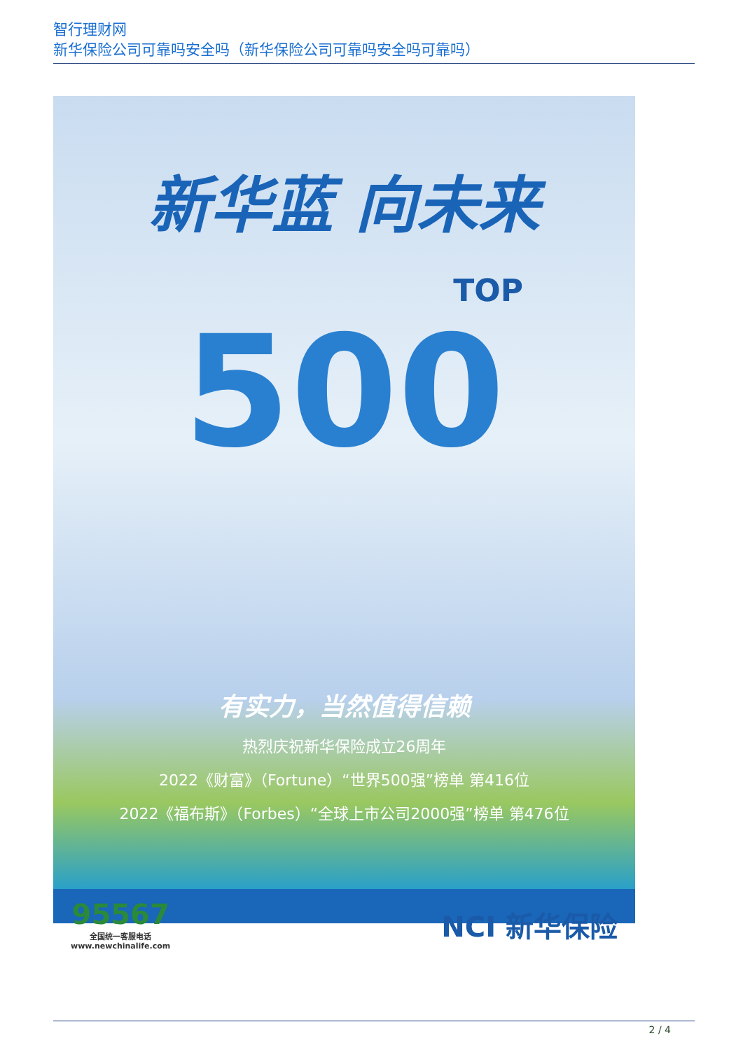智行理财网
新华保险公司可靠吗安全吗（新华保险公司可靠吗安全吗可靠吗）
新华蓝 向未来
TOP
500
有实力，当然值得信赖
热烈庆祝新华保险成立26周年
2022《财富》（Fortune）“世界500强”榜单 第416位
2022《福布斯》（Forbes）“全球上市公司2000强”榜单 第476位
95567
全国统一客服电话
www.newchinalife.com
NCI 新华保险
2 / 4